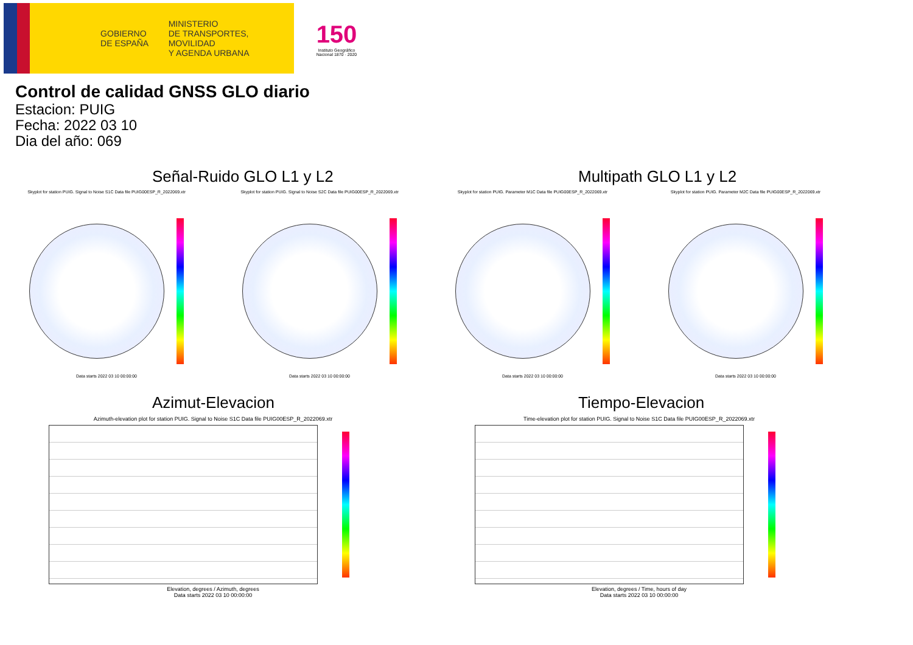GOBIERNO
DE ESPAÑA
MINISTERIO
DE TRANSPORTES, MOVILIDAD
Y AGENDA URBANA
150
Instituto Geográfico
Nacional 1870 · 2020
Control de calidad GNSS GLO diario
Estacion: PUIG
Fecha: 2022 03 10
Dia del año: 069
Señal-Ruido GLO L1 y L2
Skyplot for station PUIG. Signal to Noise S1C Data file PUIG00ESP_R_2022069.xtr
Data starts 2022 03 10 00:00:00
Skyplot for station PUIG. Signal to Noise S2C Data file PUIG00ESP_R_2022069.xtr
Data starts 2022 03 10 00:00:00
Multipath GLO L1 y L2
Skyplot for station PUIG. Parameter M1C Data file PUIG00ESP_R_2022069.xtr
Data starts 2022 03 10 00:00:00
Skyplot for station PUIG. Parameter M2C Data file PUIG00ESP_R_2022069.xtr
Data starts 2022 03 10 00:00:00
Azimut-Elevacion
Azimuth-elevation plot for station PUIG. Signal to Noise S1C Data file PUIG00ESP_R_2022069.xtr
Elevation, degrees / Azimuth, degrees
Data starts 2022 03 10 00:00:00
Tiempo-Elevacion
Time-elevation plot for station PUIG. Signal to Noise S1C Data file PUIG00ESP_R_2022069.xtr
Elevation, degrees / Time, hours of day
Data starts 2022 03 10 00:00:00